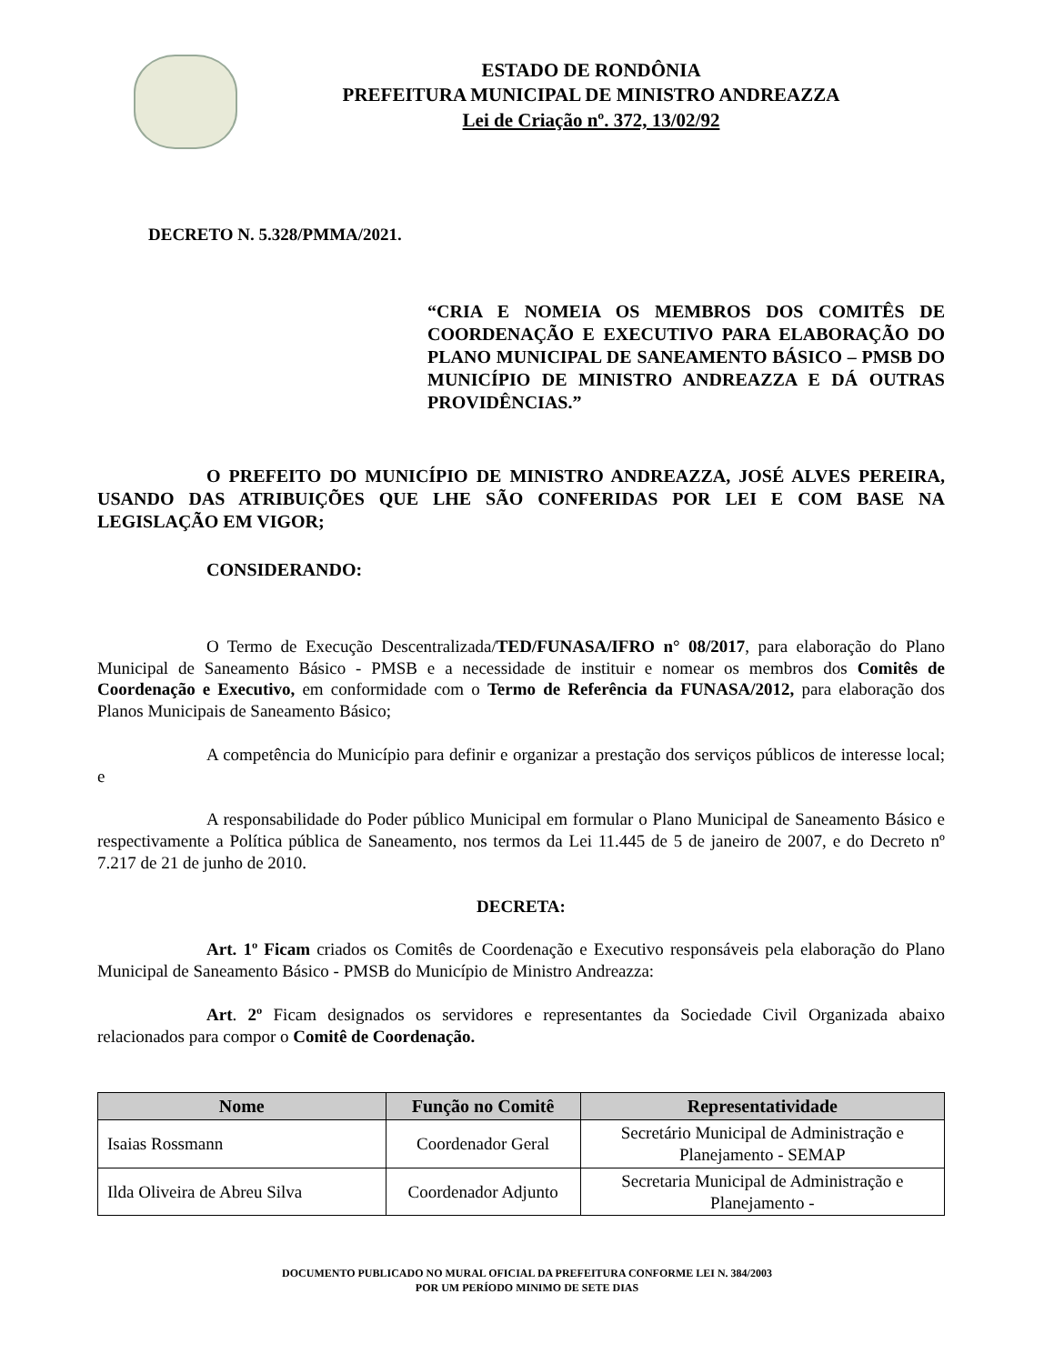ESTADO DE RONDÔNIA
PREFEITURA MUNICIPAL DE MINISTRO ANDREAZZA
Lei de Criação nº. 372, 13/02/92
DECRETO N. 5.328/PMMA/2021.
“CRIA E NOMEIA OS MEMBROS DOS COMITÊS DE COORDENAÇÃO E EXECUTIVO PARA ELABORAÇÃO DO PLANO MUNICIPAL DE SANEAMENTO BÁSICO – PMSB DO MUNICÍPIO DE MINISTRO ANDREAZZA E DÁ OUTRAS PROVIDÊNCIAS.”
O PREFEITO DO MUNICÍPIO DE MINISTRO ANDREAZZA, JOSÉ ALVES PEREIRA, USANDO DAS ATRIBUIÇÕES QUE LHE SÃO CONFERIDAS POR LEI E COM BASE NA LEGISLAÇÃO EM VIGOR;
CONSIDERANDO:
O Termo de Execução Descentralizada/TED/FUNASA/IFRO n° 08/2017, para elaboração do Plano Municipal de Saneamento Básico - PMSB e a necessidade de instituir e nomear os membros dos Comitês de Coordenação e Executivo, em conformidade com o Termo de Referência da FUNASA/2012, para elaboração dos Planos Municipais de Saneamento Básico;
A competência do Município para definir e organizar a prestação dos serviços públicos de interesse local; e
A responsabilidade do Poder público Municipal em formular o Plano Municipal de Saneamento Básico e respectivamente a Política pública de Saneamento, nos termos da Lei 11.445 de 5 de janeiro de 2007, e do Decreto nº 7.217 de 21 de junho de 2010.
DECRETA:
Art. 1º Ficam criados os Comitês de Coordenação e Executivo responsáveis pela elaboração do Plano Municipal de Saneamento Básico - PMSB do Município de Ministro Andreazza:
Art. 2º Ficam designados os servidores e representantes da Sociedade Civil Organizada abaixo relacionados para compor o Comitê de Coordenação.
| Nome | Função no Comitê | Representatividade |
| --- | --- | --- |
| Isaias Rossmann | Coordenador Geral | Secretário Municipal de Administração e Planejamento - SEMAP |
| Ilda Oliveira de Abreu Silva | Coordenador Adjunto | Secretaria Municipal de Administração e Planejamento - |
DOCUMENTO PUBLICADO NO MURAL OFICIAL DA PREFEITURA CONFORME LEI N. 384/2003
POR UM PERÍODO MINIMO DE SETE DIAS